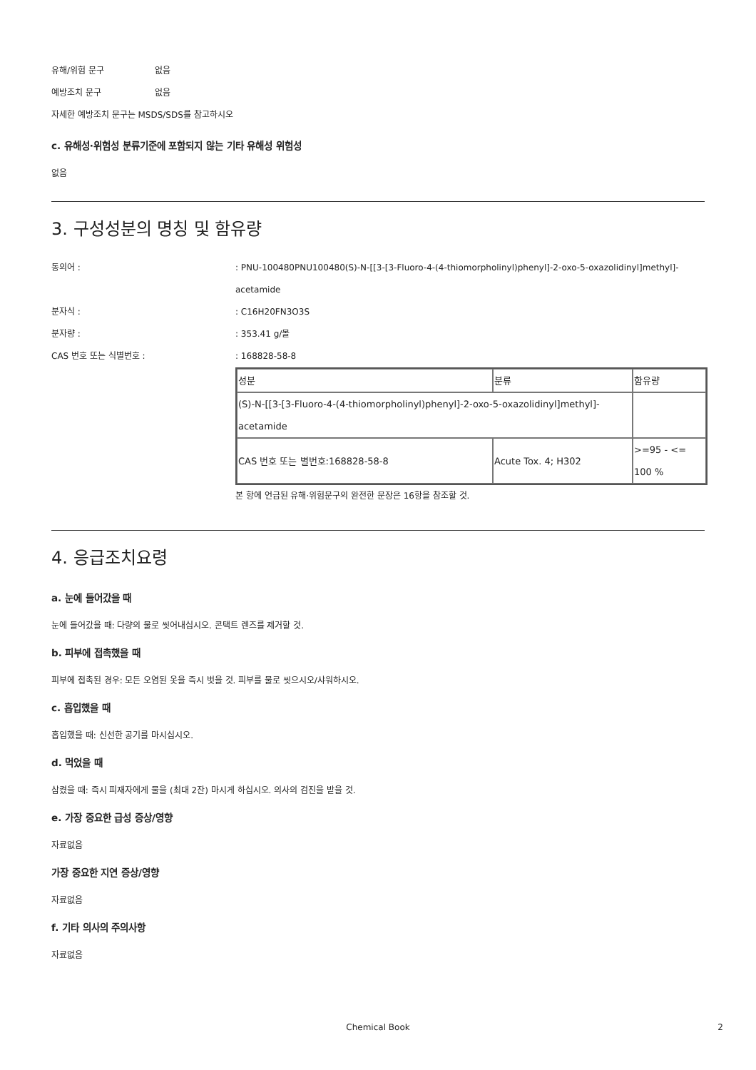유해/위험 문구 없음
예방조치 문구 없음
자세한 예방조치 문구는 MSDS/SDS를 참고하시오
c. 유해성·위험성 분류기준에 포함되지 않는 기타 유해성 위험성
없음
3. 구성성분의 명칭 및 함유량
동의어 :: PNU-100480PNU100480(S)-N-[[3-[3-Fluoro-4-(4-thiomorpholinyl)phenyl]-2-oxo-5-oxazolidinyl]methyl]-acetamide
분자식 :: C16H20FN3O3S
분자량 :: 353.41 g/몰
CAS 번호 또는 식별번호 :: 168828-58-8
| 성분 | 분류 | 함유량 |
| (S)-N-[[3-[3-Fluoro-4-(4-thiomorpholinyl)phenyl]-2-oxo-5-oxazolidinyl]methyl]-acetamide | | |
| CAS 번호 또는 별번호:168828-58-8 | Acute Tox. 4; H302 | >=95 - <= 100 % |
본 항에 언급된 유해·위험문구의 완전한 문장은 16항을 참조할 것.
4. 응급조치요령
a. 눈에 들어갔을 때
눈에 들어갔을 때: 다량의 물로 씻어내십시오. 콘택트 렌즈를 제거할 것.
b. 피부에 접촉했을 때
피부에 접촉된 경우: 모든 오염된 옷을 즉시 벗을 것. 피부를 물로 씻으시오/샤워하시오.
c. 흡입했을 때
흡입했을 때: 신선한 공기를 마시십시오.
d. 먹었을 때
삼켰을 때: 즉시 피재자에게 물을 (최대 2잔) 마시게 하십시오. 의사의 검진을 받을 것.
e. 가장 중요한 급성 증상/영향
자료없음
가장 중요한 지연 증상/영향
자료없음
f. 기타 의사의 주의사항
자료없음
Chemical Book 2